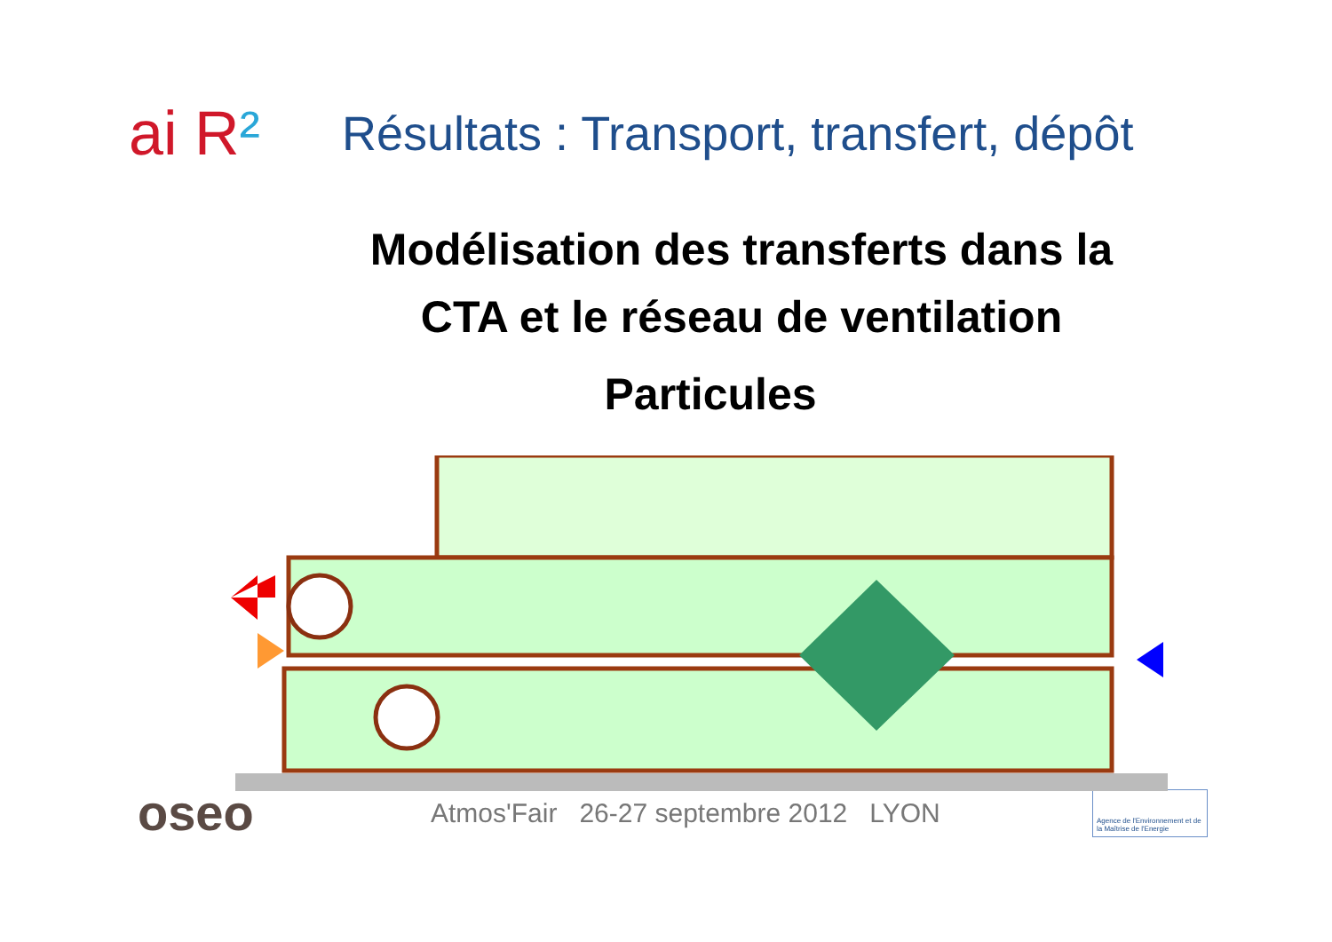ai R²
Résultats : Transport, transfert, dépôt
Modélisation des transferts dans la
CTA et le réseau de ventilation
Particules
oseo
Atmos'Fair 26-27 septembre 2012 LYON
Agence de l'Environnement et de la Maîtrise de l'Energie